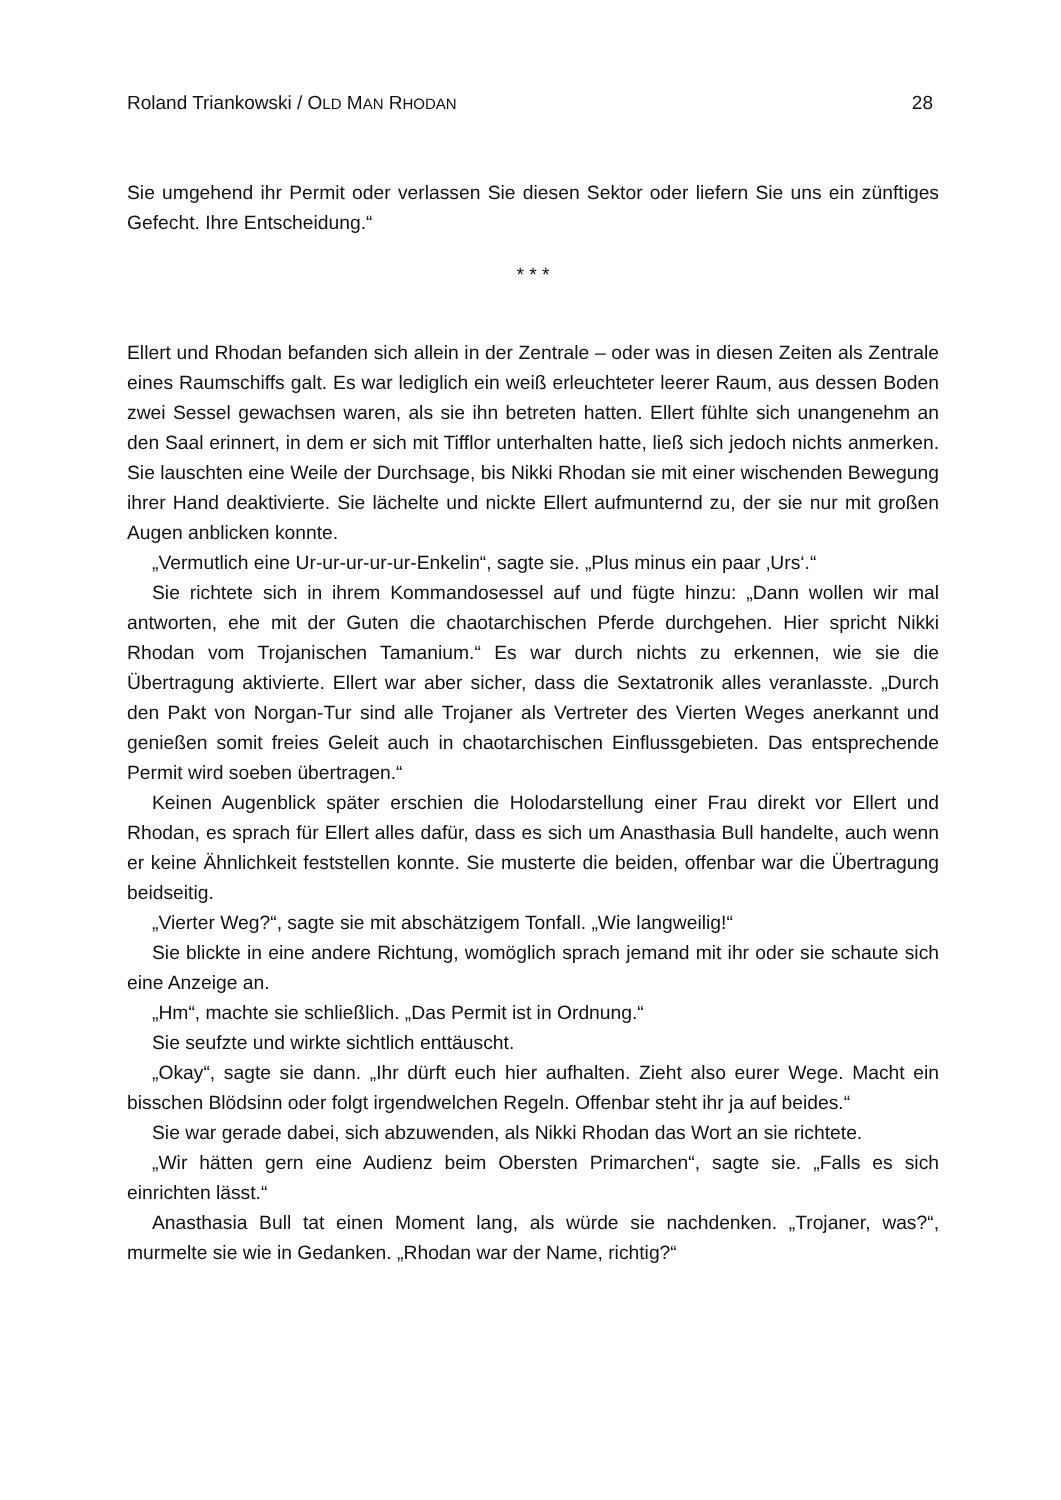Roland Triankowski / OLD MAN RHODAN 28
Sie umgehend ihr Permit oder verlassen Sie diesen Sektor oder liefern Sie uns ein zünftiges Gefecht. Ihre Entscheidung.“
* * *
Ellert und Rhodan befanden sich allein in der Zentrale – oder was in diesen Zeiten als Zentrale eines Raumschiffs galt. Es war lediglich ein weiß erleuchteter leerer Raum, aus dessen Boden zwei Sessel gewachsen waren, als sie ihn betreten hatten. Ellert fühlte sich unangenehm an den Saal erinnert, in dem er sich mit Tifflor unter­halten hatte, ließ sich jedoch nichts anmerken. Sie lauschten eine Weile der Durch­sage, bis Nikki Rhodan sie mit einer wischenden Bewegung ihrer Hand deaktivierte. Sie lächelte und nickte Ellert aufmunternd zu, der sie nur mit großen Augen anbli­cken konnte.
„Vermutlich eine Ur-ur-ur-ur-ur-Enkelin“, sagte sie. „Plus minus ein paar ‚Urs‘.“
Sie richtete sich in ihrem Kommandosessel auf und fügte hinzu: „Dann wollen wir mal antworten, ehe mit der Guten die chaotarchischen Pferde durchgehen. Hier spricht Nikki Rhodan vom Trojanischen Tamanium.“ Es war durch nichts zu erkennen, wie sie die Übertragung aktivierte. Ellert war aber sicher, dass die Sexta­tronik alles veranlasste. „Durch den Pakt von Norgan-Tur sind alle Trojaner als Ver­treter des Vierten Weges anerkannt und genießen somit freies Geleit auch in chao­tarchischen Einflussgebieten. Das entsprechende Permit wird soeben übertragen.“
Keinen Augenblick später erschien die Holodarstellung einer Frau direkt vor Ellert und Rhodan, es sprach für Ellert alles dafür, dass es sich um Anasthasia Bull han­delte, auch wenn er keine Ähnlichkeit feststellen konnte. Sie musterte die beiden, offenbar war die Übertragung beidseitig.
„Vierter Weg?“, sagte sie mit abschätzigem Tonfall. „Wie langweilig!“
Sie blickte in eine andere Richtung, womöglich sprach jemand mit ihr oder sie schaute sich eine Anzeige an.
„Hm“, machte sie schließlich. „Das Permit ist in Ordnung.“
Sie seufzte und wirkte sichtlich enttäuscht.
„Okay“, sagte sie dann. „Ihr dürft euch hier aufhalten. Zieht also eurer Wege. Macht ein bisschen Blödsinn oder folgt irgendwelchen Regeln. Offenbar steht ihr ja auf beides.“
Sie war gerade dabei, sich abzuwenden, als Nikki Rhodan das Wort an sie rich­tete.
„Wir hätten gern eine Audienz beim Obersten Primarchen“, sagte sie. „Falls es sich einrichten lässt.“
Anasthasia Bull tat einen Moment lang, als würde sie nachdenken. „Trojaner, was?“, murmelte sie wie in Gedanken. „Rhodan war der Name, richtig?“